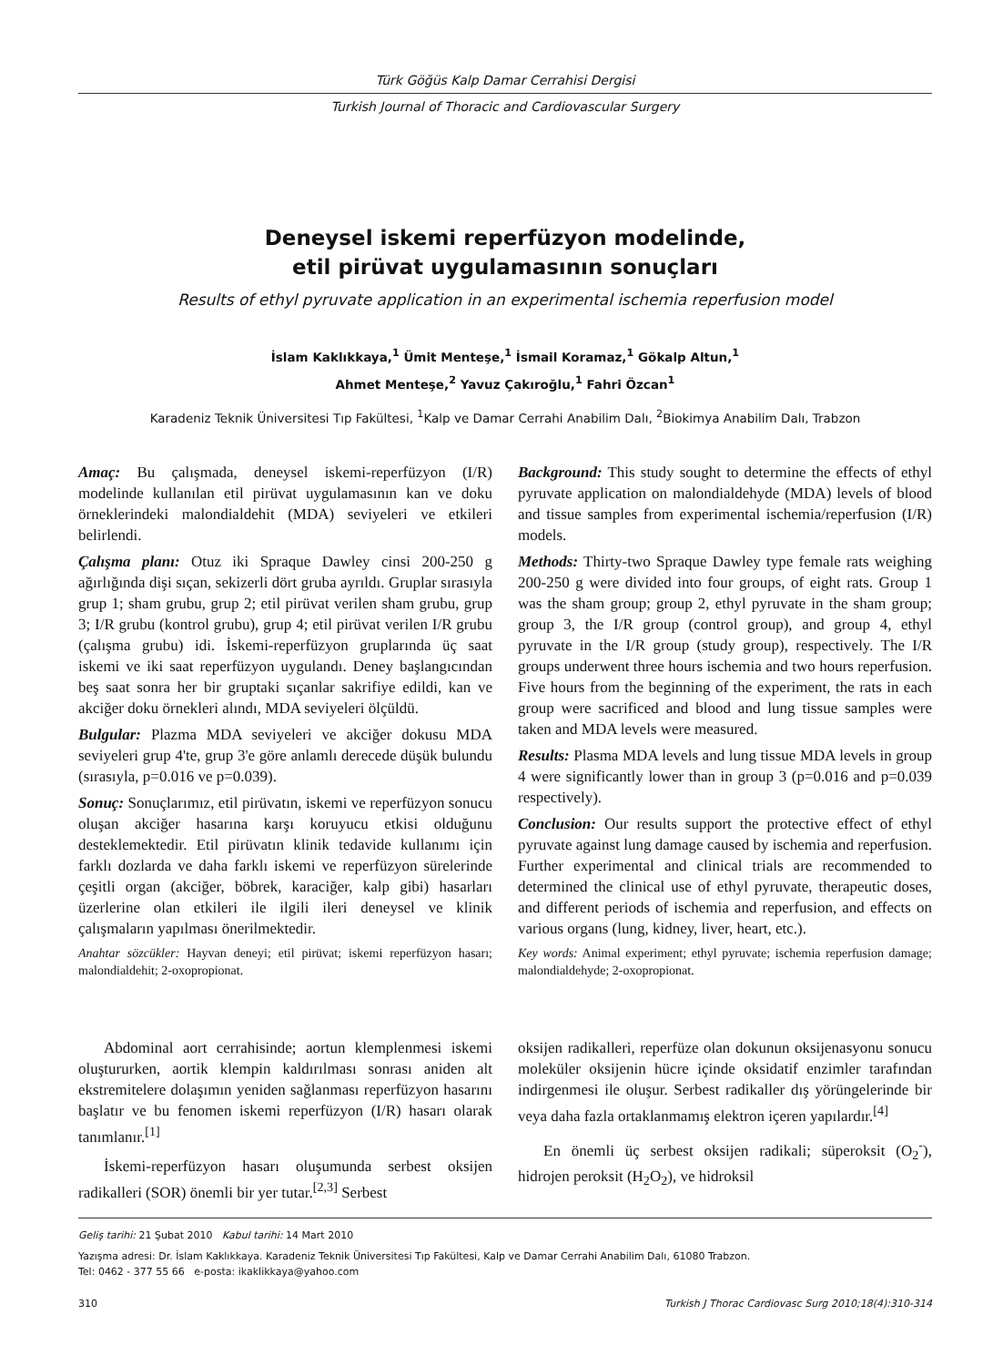Türk Göğüs Kalp Damar Cerrahisi Dergisi
Turkish Journal of Thoracic and Cardiovascular Surgery
Deneysel iskemi reperfüzyon modelinde,
etil pirüvat uygulamasının sonuçları
Results of ethyl pyruvate application in an experimental ischemia reperfusion model
İslam Kaklıkkaya,<sup>1</sup> Ümit Menteşe,<sup>1</sup> İsmail Koramaz,<sup>1</sup> Gökalp Altun,<sup>1</sup>
Ahmet Menteşe,<sup>2</sup> Yavuz Çakıroğlu,<sup>1</sup> Fahri Özcan<sup>1</sup>
Karadeniz Teknik Üniversitesi Tıp Fakültesi, <sup>1</sup>Kalp ve Damar Cerrahi Anabilim Dalı, <sup>2</sup>Biokimya Anabilim Dalı, Trabzon
Amaç: Bu çalışmada, deneysel iskemi-reperfüzyon (I/R) modelinde kullanılan etil pirüvat uygulamasının kan ve doku örneklerindeki malondialdehit (MDA) seviyeleri ve etkileri belirlendi.
Çalışma planı: Otuz iki Spraque Dawley cinsi 200-250 g ağırlığında dişi sıçan, sekizerli dört gruba ayrıldı. Gruplar sırasıyla grup 1; sham grubu, grup 2; etil pirüvat verilen sham grubu, grup 3; I/R grubu (kontrol grubu), grup 4; etil pirüvat verilen I/R grubu (çalışma grubu) idi. İskemi-reperfüzyon gruplarında üç saat iskemi ve iki saat reperfüzyon uygulandı. Deney başlangıcından beş saat sonra her bir gruptaki sıçanlar sakrifiye edildi, kan ve akciğer doku örnekleri alındı, MDA seviyeleri ölçüldü.
Bulgular: Plazma MDA seviyeleri ve akciğer dokusu MDA seviyeleri grup 4'te, grup 3'e göre anlamlı derecede düşük bulundu (sırasıyla, p=0.016 ve p=0.039).
Sonuç: Sonuçlarımız, etil pirüvatın, iskemi ve reperfüzyon sonucu oluşan akciğer hasarına karşı koruyucu etkisi olduğunu desteklemektedir. Etil pirüvatın klinik tedavide kullanımı için farklı dozlarda ve daha farklı iskemi ve reperfüzyon sürelerinde çeşitli organ (akciğer, böbrek, karaciğer, kalp gibi) hasarları üzerlerine olan etkileri ile ilgili ileri deneysel ve klinik çalışmaların yapılması önerilmektedir.
Anahtar sözcükler: Hayvan deneyi; etil pirüvat; iskemi reperfüzyon hasarı; malondialdehit; 2-oxopropionat.
Background: This study sought to determine the effects of ethyl pyruvate application on malondialdehyde (MDA) levels of blood and tissue samples from experimental ischemia/reperfusion (I/R) models.
Methods: Thirty-two Spraque Dawley type female rats weighing 200-250 g were divided into four groups, of eight rats. Group 1 was the sham group; group 2, ethyl pyruvate in the sham group; group 3, the I/R group (control group), and group 4, ethyl pyruvate in the I/R group (study group), respectively. The I/R groups underwent three hours ischemia and two hours reperfusion. Five hours from the beginning of the experiment, the rats in each group were sacrificed and blood and lung tissue samples were taken and MDA levels were measured.
Results: Plasma MDA levels and lung tissue MDA levels in group 4 were significantly lower than in group 3 (p=0.016 and p=0.039 respectively).
Conclusion: Our results support the protective effect of ethyl pyruvate against lung damage caused by ischemia and reperfusion. Further experimental and clinical trials are recommended to determined the clinical use of ethyl pyruvate, therapeutic doses, and different periods of ischemia and reperfusion, and effects on various organs (lung, kidney, liver, heart, etc.).
Key words: Animal experiment; ethyl pyruvate; ischemia reperfusion damage; malondialdehyde; 2-oxopropionat.
Abdominal aort cerrahisinde; aortun klemplenmesi iskemi oluştururken, aortik klempin kaldırılması sonrası aniden alt ekstremitelere dolaşımın yeniden sağlanması reperfüzyon hasarını başlatır ve bu fenomen iskemi reperfüzyon (I/R) hasarı olarak tanımlanır.<sup>[1]</sup>
İskemi-reperfüzyon hasarı oluşumunda serbest oksijen radikalleri (SOR) önemli bir yer tutar.<sup>[2,3]</sup> Serbest
oksijen radikalleri, reperfüze olan dokunun oksijenasyonu sonucu moleküler oksijenin hücre içinde oksidatif enzimler tarafından indirgenmesi ile oluşur. Serbest radikaller dış yörüngelerinde bir veya daha fazla ortaklanmamış elektron içeren yapılardır.<sup>[4]</sup>
En önemli üç serbest oksijen radikali; süperoksit (O<sub>2</sub><sup>-</sup>), hidrojen peroksit (H<sub>2</sub>O<sub>2</sub>), ve hidroksil
Geliş tarihi: 21 Şubat 2010 Kabul tarihi: 14 Mart 2010
Yazışma adresi: Dr. İslam Kaklıkkaya. Karadeniz Teknik Üniversitesi Tıp Fakültesi, Kalp ve Damar Cerrahi Anabilim Dalı, 61080 Trabzon.
Tel: 0462 - 377 55 66 e-posta: ikaklikkaya@yahoo.com
310 Turkish J Thorac Cardiovasc Surg 2010;18(4):310-314